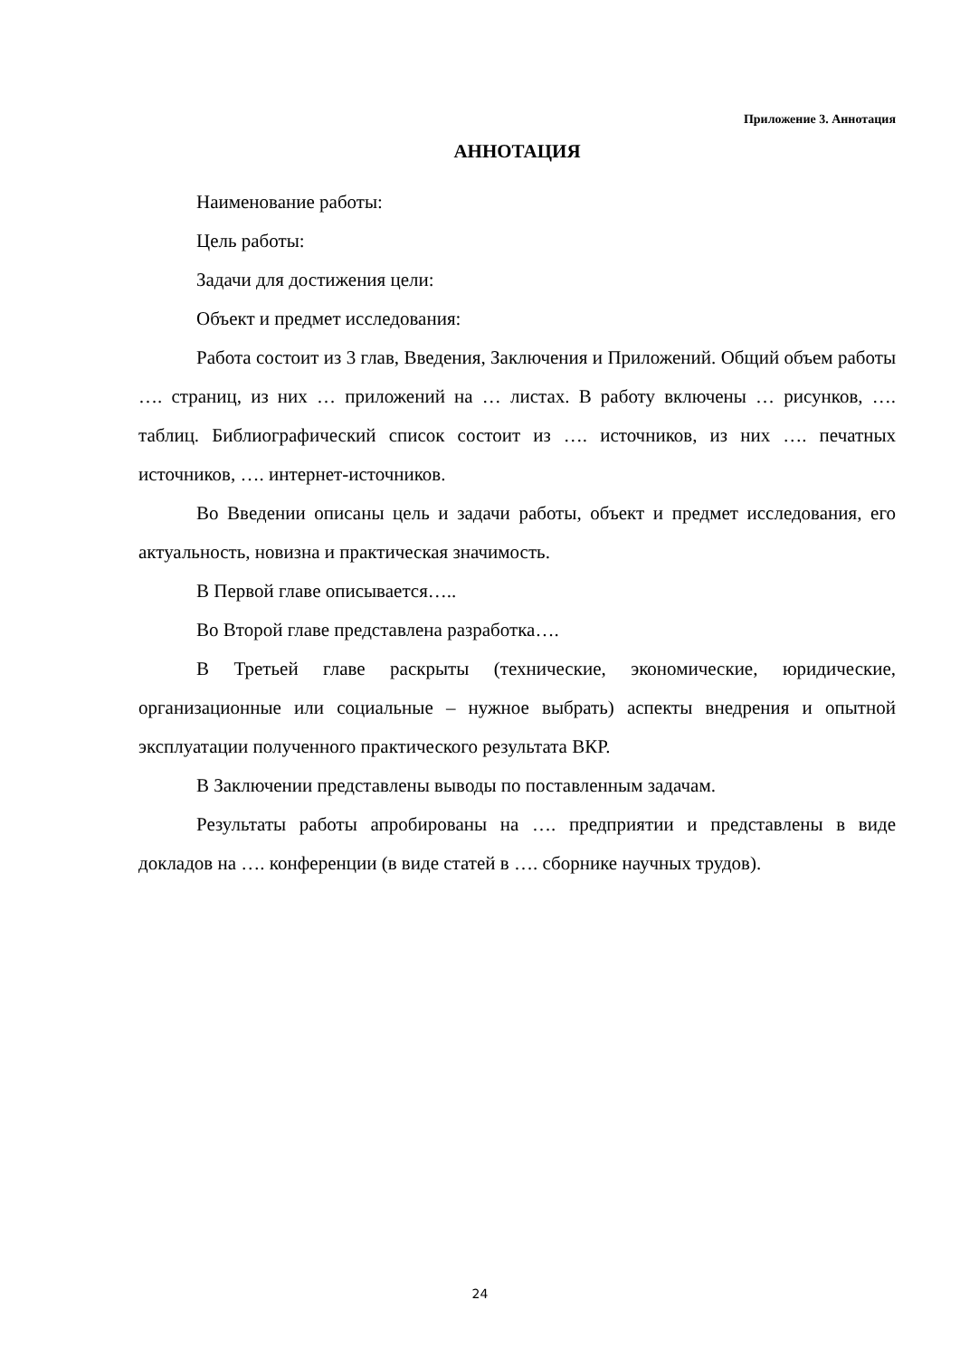Приложение 3. Аннотация
АННОТАЦИЯ
Наименование работы:
Цель работы:
Задачи для достижения цели:
Объект и предмет исследования:
Работа состоит из 3 глав, Введения, Заключения и Приложений. Общий объем работы …. страниц, из них … приложений на … листах. В работу включены … рисунков, …. таблиц. Библиографический список состоит из …. источников, из них …. печатных источников, …. интернет-источников.
Во Введении описаны цель и задачи работы, объект и предмет исследования, его актуальность, новизна и практическая значимость.
В Первой главе описывается…..
Во Второй главе представлена разработка….
В Третьей главе раскрыты (технические, экономические, юридические, организационные или социальные – нужное выбрать) аспекты внедрения и опытной эксплуатации полученного практического результата ВКР.
В Заключении представлены выводы по поставленным задачам.
Результаты работы апробированы на …. предприятии и представлены в виде докладов на …. конференции (в виде статей в …. сборнике научных трудов).
24